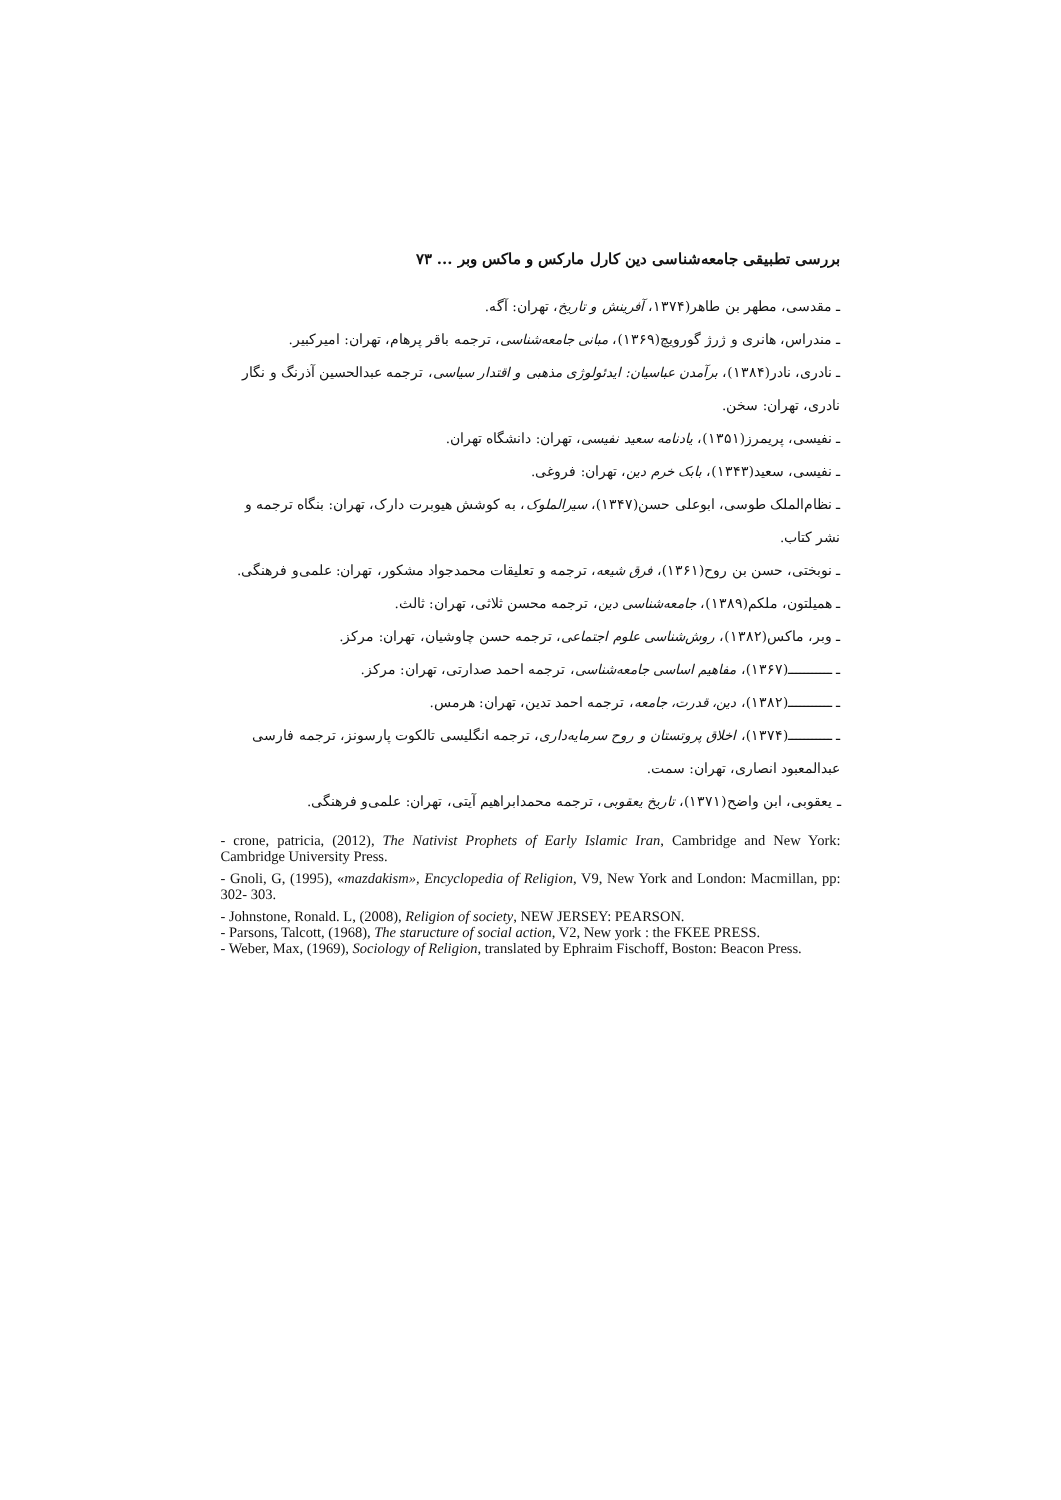بررسی تطبیقی جامعه‌شناسی دین کارل مارکس و ماکس وبر ... ۷۳
ـ مقدسی، مطهر بن طاهر(۱۳۷۴، آفرینش و تاریخ، تهران: آگه.
ـ مندراس، هانری و ژرژ گورویچ(۱۳۶۹)، مبانی جامعه‌شناسی، ترجمه باقر پرهام، تهران: امیرکبیر.
ـ نادری، نادر(۱۳۸۴)، برآمدن عباسیان: ایدئولوژی مذهبی و اقتدار سیاسی، ترجمه عبدالحسین آذرنگ و نگار نادری، تهران: سخن.
ـ نفیسی، پریمرز(۱۳۵۱)، یادنامه سعید نفیسی، تهران: دانشگاه تهران.
ـ نفیسی، سعید(۱۳۴۳)، بابک خرم دین، تهران: فروغی.
ـ نظام‌الملک طوسی، ابوعلی حسن(۱۳۴۷)، سیرالملوک، به کوشش هیوبرت دارک، تهران: بنگاه ترجمه و نشر کتاب.
ـ نوبختی، حسن بن روح(۱۳۶۱)، فرق شیعه، ترجمه و تعلیقات محمدجواد مشکور، تهران: علمی‌و فرهنگی.
ـ همیلتون، ملکم(۱۳۸۹)، جامعه‌شناسی دین، ترجمه محسن ثلاثی، تهران: ثالث.
ـ وبر، ماکس(۱۳۸۲)، روش‌شناسی علوم اجتماعی، ترجمه حسن چاوشیان، تهران: مرکز.
ـ ـــــــــــ(۱۳۶۷)، مفاهیم اساسی جامعه‌شناسی، ترجمه احمد صدارتی، تهران: مرکز.
ـ ـــــــــــ(۱۳۸۲)، دین، قدرت، جامعه، ترجمه احمد تدین، تهران: هرمس.
ـ ـــــــــــ(۱۳۷۴)، اخلاق پروتستان و روح سرمایه‌داری، ترجمه انگلیسی تالکوت پارسونز، ترجمه فارسی عبدالمعبود انصاری، تهران: سمت.
ـ یعقوبی، ابن واضح(۱۳۷۱)، تاریخ یعقوبی، ترجمه محمدابراهیم آیتی، تهران: علمی‌و فرهنگی.
- crone, patricia, (2012), The Nativist Prophets of Early Islamic Iran, Cambridge and New York: Cambridge University Press.
- Gnoli, G, (1995), «mazdakism», Encyclopedia of Religion, V9, New York and London: Macmillan, pp: 302- 303.
- Johnstone, Ronald. L, (2008), Religion of society, NEW JERSEY: PEARSON.
- Parsons, Talcott, (1968), The staructure of social action, V2, New york : the FKEE PRESS.
- Weber, Max, (1969), Sociology of Religion, translated by Ephraim Fischoff, Boston: Beacon Press.